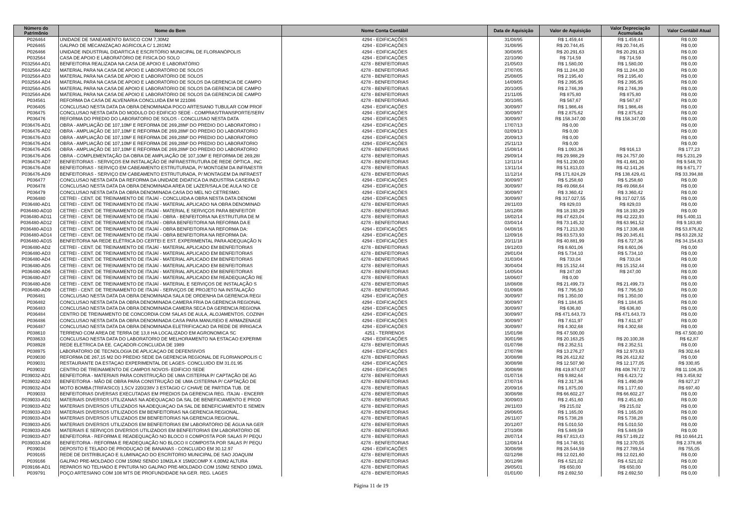| Número do Patrimônio | Nome do Bem | Nome Conta Contábil | Data de Aquisição | Valor de Aquisição | Valor Depreciação Acumulada | Valor Contábil Atual |
| --- | --- | --- | --- | --- | --- | --- |
| P026464 | UNIDADE DE SANEAMENTO BASICO COM 7,30M2 | 4294 - EDIFICAÇÕES | 31/08/95 | R$ 1.459,44 | R$ 1.459,44 | R$ 0,00 |
| P026465 | GALPAO DE MECANIZAÇAO AGRICOLA C/ 1.281M2 | 4294 - EDIFICAÇÕES | 31/08/95 | R$ 20.744,45 | R$ 20.744,45 | R$ 0,00 |
| P026466 | UNIDADE INDUSTRIAL DIDARTICA E ESCRITÓRIO MUNICIPAL DE FLORIANÓPOLIS | 4294 - EDIFICAÇÕES | 30/08/95 | R$ 20.291,63 | R$ 20.291,63 | R$ 0,00 |
| P032564 | CASA DE APOIO E LABORATÓRIO DE FISICA DO SOLO | 4294 - EDIFICAÇÕES | 22/10/90 | R$ 714,59 | R$ 714,59 | R$ 0,00 |
| P032564-AD1 | BENFEITORIA REALIZADA NA CASA DE APOIO E LABORATÓRIO | 4278 - BENFEITORIAS | 21/05/03 | R$ 1.580,00 | R$ 1.580,00 | R$ 0,00 |
| P032564-AD2 | MATERIAL PARA NA CASA DE APOIO E LABORATÓRIO DE SOLOS | 4278 - BENFEITORIAS | 27/07/05 | R$ 11.244,30 | R$ 11.244,30 | R$ 0,00 |
| P032564-AD3 | MATERIAL PARA NA CASA DE APOIO E LABORATÓRIO DE SOLOS | 4278 - BENFEITORIAS | 25/08/05 | R$ 2.195,40 | R$ 2.195,40 | R$ 0,00 |
| P032564-AD4 | MATERIAL PARA NA CASA DE APOIO E LABORATÓRIO DE SOLOS DA GERENCIA DE CAMPO | 4278 - BENFEITORIAS | 14/09/05 | R$ 2.395,95 | R$ 2.395,95 | R$ 0,00 |
| P032564-AD5 | MATERIAL PARA NA CASA DE APOIO E LABORATÓRIO DE SOLOS DA GERENCIA DE CAMPO | 4278 - BENFEITORIAS | 20/10/05 | R$ 2.746,39 | R$ 2.746,39 | R$ 0,00 |
| P032564-AD6 | MATERIAL PARA NA CASA DE APOIO E LABORATÓRIO DE SOLOS DA GERENCIA DE CAMPO | 4278 - BENFEITORIAS | 21/11/05 | R$ 875,80 | R$ 875,80 | R$ 0,00 |
| P034561 | REFORMA DA CASA DE ALVENARIA CONCLUIDA EM M 221086 | 4278 - BENFEITORIAS | 30/10/85 | R$ 567,67 | R$ 567,67 | R$ 0,00 |
| P036405 | CONCLUSAO NESTA DATA DA OBRA DENOMINADA POCO ARTESIANO TUBULAR COM PROF | 4294 - EDIFICAÇÕES | 30/09/97 | R$ 1.986,48 | R$ 1.986,48 | R$ 0,00 |
| P036475 | CONCLUSAO NESTA DATA DO MODULO DO EDIFICIO SEDE - COMPRAS/TRANSPORTE/SERV | 4294 - EDIFICAÇÕES | 30/09/97 | R$ 2.875,62 | R$ 2.875,62 | R$ 0,00 |
| P036476 | REFORMA DO PREDIO DO LABORATORIO DE SOLOS - CONCLUSAO NESTA DATA | 4294 - EDIFICAÇÕES | 30/09/97 | R$ 158.347,00 | R$ 158.347,00 | R$ 0,00 |
| P036476-AD1 | OBRA - AMPLIAÇÃO DE 107,10M² E REFORMA DE 269,28M² DO PREDIO DO LABORATORIO I | 4294 - EDIFICAÇÕES | 17/07/13 | R$ 0,00 | | R$ 0,00 |
| P036476-AD2 | OBRA - AMPLIAÇÃO DE 107,10M² E REFORMA DE 269,28M² DO PREDIO DO LABORATORIO | 4294 - EDIFICAÇÕES | 02/09/13 | R$ 0,00 | | R$ 0,00 |
| P036476-AD3 | OBRA - AMPLIAÇÃO DE 107,10M² E REFORMA DE 269,28M² DO PREDIO DO LABORATORIO | 4294 - EDIFICAÇÕES | 20/09/13 | R$ 0,00 | | R$ 0,00 |
| P036476-AD4 | OBRA - AMPLIAÇÃO DE 107,10M² E REFORMA DE 269,28M² DO PREDIO DO LABORATORIO | 4294 - EDIFICAÇÕES | 25/11/13 | R$ 0,00 | | R$ 0,00 |
| P036476-AD5 | OBRA - AMPLIAÇÃO DE 107,10M² E REFORMA DE 269,28M² DO PREDIO DO LABORATORIO | 4278 - BENFEITORIAS | 15/08/14 | R$ 1.093,36 | R$ 916,13 | R$ 177,23 |
| P036476-AD6 | OBRA - COMPLEMENTAÇÃO DA OBRA DE AMPLIAÇÃO DE 107,10M² E REFORMA DE 269,28I | 4278 - BENFEITORIAS | 29/09/14 | R$ 29.988,29 | R$ 24.757,00 | R$ 5.231,29 |
| P036476-AD7 | BENFEITORIAS - SERVIÇOS EM INSTALAÇÃO DE INFRAESTRUTURA DE REDE ÓPTICA , INC | 4278 - BENFEITORIAS | 12/11/14 | R$ 51.230,00 | R$ 41.681,30 | R$ 9.548,70 |
| P036476-AD8 | BENFEITORIAS - SERVIÇO EM CABEAMENTO ESTRUTURADA, P/ MONTGEM DA INFRAESTR | 4278 - BENFEITORIAS | 13/11/14 | R$ 51.813,03 | R$ 42.141,26 | R$ 9.671,77 |
| P036476-AD9 | BENFEITORIAS - SERVIÇO EM CABEAMENTO ESTRUTURADA, P/ MONTAGEM DA INFRAEST | 4278 - BENFEITORIAS | 11/12/14 | R$ 171.824,29 | R$ 138.429,41 | R$ 33.394,88 |
| P036477 | CONCLUSAO NESTA DATA DA REFORMA DA UNIDADE DIDATICA DA INDUSTRIA CASEIRA D | 4294 - EDIFICAÇÕES | 30/09/97 | R$ 5.258,60 | R$ 5.258,60 | R$ 0,00 |
| P036478 | CONCLUSAO NESTA DATA DA OBRA DENOMINADA AREA DE LAZER/SALA DE AULA NO CE | 4294 - EDIFICAÇÕES | 30/09/97 | R$ 49.068,64 | R$ 49.068,64 | R$ 0,00 |
| P036479 | CONCLUSAO NESTA DATA DA OBRA DENOMINADA CASA DO MEL NO CETRESMO. | 4294 - EDIFICAÇÕES | 30/09/97 | R$ 3.360,42 | R$ 3.360,42 | R$ 0,00 |
| P036480 | CETREI - CENT. DE TREINAMENTO DE ITAJAÍ - CONCLUIDA A OBRA NESTA DATA DENOMI | 4294 - EDIFICAÇÕES | 30/09/97 | R$ 317.027,55 | R$ 317.027,55 | R$ 0,00 |
| P036480-AD1 | CETREI - CENT. DE TREINAMENTO DE ITAJAÍ - MATERIAL APLICADO NA OBRA DENOMINAD | 4278 - BENFEITORIAS | 28/11/03 | R$ 829,03 | R$ 829,03 | R$ 0,00 |
| P036480-AD10 | CETREI - CENT. DE TREINAMENTO DE ITAJAÍ - MATERIAL E SERVIÇOS PARA BENFEITÓR | 4278 - BENFEITORIAS | 18/12/08 | R$ 18.193,29 | R$ 18.193,29 | R$ 0,00 |
| P036480-AD11 | CETREI - CENT. DE TREINAMENTO DE ITAJAÍ - OBRA - BENFEITORIA NA ESTRUTURA DE M | 4278 - BENFEITORIAS | 18/02/14 | R$ 47.623,04 | R$ 42.222,93 | R$ 5.400,11 |
| P036480-AD12 | CETREI - CENT. DE TREINAMENTO DE ITAJAÍ - OBRA BENFEITORIA NA REFORMA DA E | 4278 - BENFEITORIAS | 03/04/14 | R$ 73.145,32 | R$ 63.961,52 | R$ 9.183,80 |
| P036480-AD13 | CETREI - CENT. DE TREINAMENTO DE ITAJAÍ - OBRA BENFEITORIA NA REFORMA DA: | 4294 - EDIFICAÇÕES | 04/08/16 | R$ 71.213,30 | R$ 17.336,48 | R$ 53.876,82 |
| P036480-AD14 | CETREI - CENT. DE TREINAMENTO DE ITAJAÍ - OBRA BENFEITORIA NA REFORMA DA: | 4294 - EDIFICAÇÕES | 12/09/16 | R$ 83.573,93 | R$ 20.345,61 | R$ 63.228,32 |
| P036480-AD15 | BENFEITORIA NA REDE ELÉTRICA DO CERTEI E EST. EXPERIMENTAL PARA ADEQUAÇÃO N | 4294 - EDIFICAÇÕES | 20/11/18 | R$ 40.881,99 | R$ 6.727,36 | R$ 34.154,63 |
| P036480-AD2 | CETREI - CENT. DE TREINAMENTO DE ITAJAÍ - MATERIAL APLICADO EM BENFEITORIAS | 4278 - BENFEITORIAS | 19/12/03 | R$ 8.601,06 | R$ 8.601,06 | R$ 0,00 |
| P036480-AD3 | CETREI - CENT. DE TREINAMENTO DE ITAJAÍ - MATERIAL APLICADO EM BENFEITORIAS | 4278 - BENFEITORIAS | 29/01/04 | R$ 5.734,10 | R$ 5.734,10 | R$ 0,00 |
| P036480-AD4 | CETREI - CENT. DE TREINAMENTO DE ITAJAÍ - MATERIAL APLICADO EM BENFEITORIAS | 4278 - BENFEITORIAS | 31/03/04 | R$ 733,04 | R$ 733,04 | R$ 0,00 |
| P036480-AD5 | CETREI - CENT. DE TREINAMENTO DE ITAJAÍ - MATERIAL APLICADO EM BENFEITORIAS | 4278 - BENFEITORIAS | 30/04/04 | R$ 15.152,44 | R$ 15.152,44 | R$ 0,00 |
| P036480-AD6 | CETREI - CENT. DE TREINAMENTO DE ITAJAÍ - MATERIAL APLICADO EM BENFEITORIAS | 4278 - BENFEITORIAS | 14/05/04 | R$ 247,00 | R$ 247,00 | R$ 0,00 |
| P036480-AD7 | CETREI - CENT. DE TREINAMENTO DE ITAJAÍ - MATERIAL APLICADO EM READEQUAÇÃO RE | 4278 - BENFEITORIAS | 18/06/07 | R$ 0,00 | | R$ 0,00 |
| P036480-AD8 | CETREI - CENT. DE TREINAMENTO DE ITAJAÍ - MATERIAL E SERVIÇOS DE INSTALAÇÃO S | 4278 - BENFEITORIAS | 18/08/08 | R$ 21.499,73 | R$ 21.499,73 | R$ 0,00 |
| P036480-AD9 | CETREI - CENT. DE TREINAMENTO DE ITAJAÍ - SERVIÇOS DE PROJETO NA INSTALAÇÃO | 4278 - BENFEITORIAS | 01/09/08 | R$ 7.795,50 | R$ 7.795,50 | R$ 0,00 |
| P036481 | CONCLUSAO NESTA DATA DA OBRA DENOMINADA SALA DE ORDENHA DA GERENCIA REGI | 4294 - EDIFICAÇÕES | 30/09/97 | R$ 1.350,00 | R$ 1.350,00 | R$ 0,00 |
| P036482 | CONCLUSAO NESTA DATA DA OBRA DENOMINADA CAMERA FRIA DA GERENCIA REGIONAL | 4294 - EDIFICAÇÕES | 30/09/97 | R$ 1.184,85 | R$ 1.184,85 | R$ 0,00 |
| P036483 | CONCLUSAO NESTA DATA DA OBRA DENOMINADA CAMERA SECA DA GERENCIA REGIONA | 4294 - EDIFICAÇÕES | 30/09/97 | R$ 636,80 | R$ 636,80 | R$ 0,00 |
| P036484 | CENTRO DE TREINAMENTO DE CONCORDIA COM SALAS DE AULA, ALOJAMENTOS, COZINH | 4294 - EDIFICAÇÕES | 30/09/97 | R$ 471.643,73 | R$ 471.643,73 | R$ 0,00 |
| P036486 | CONCLUSAO NESTA DATA DA OBRA DENOMINADA CASA PARA MANUSEIO E ARMAZENAGE | 4294 - EDIFICAÇÕES | 30/09/97 | R$ 7.611,97 | R$ 7.611,97 | R$ 0,00 |
| P036487 | CONCLUSAO NESTA DATA DA OBRA DENOMINADA ELETRIFICACAO DA REDE DE IRRIGACA | 4294 - EDIFICAÇÕES | 30/09/97 | R$ 4.302,68 | R$ 4.302,68 | R$ 0,00 |
| P038610 | TERRENO COM AREA DE TERRA DE 13,8 HA LOCALIZADO EM AGRONOMICA SC | 4251 - TERRENOS | 15/01/98 | R$ 47.500,00 | | R$ 47.500,00 |
| P038633 | CONCLUSAO NESTA DATA DO LABORATORIO DE MELHORAMENTO NA ESTACAO EXPERIMI | 4294 - EDIFICAÇÕES | 30/01/98 | R$ 20.163,25 | R$ 20.100,38 | R$ 62,87 |
| P038928 | REDE ELETRICA DA EE. CAÇADOR-CONCLUIDA DE 1989 | 4278 - BENFEITORIAS | 01/07/98 | R$ 2.352,51 | R$ 2.352,51 | R$ 0,00 |
| P038975 | LABORATORIO DE TECNOLOGIA DE APLICAÇAO DE DEFENSIVOS | 4294 - EDIFICAÇÕES | 27/07/98 | R$ 13.276,27 | R$ 12.973,63 | R$ 302,64 |
| P039030 | REFORMA DE 267,15 M2 DO PREDIO SEDE DA GERENCIA REGIONAL DE FLORIANOPOLIS C | 4278 - BENFEITORIAS | 30/08/98 | R$ 26.412,82 | R$ 26.412,82 | R$ 0,00 |
| P039031 | RESTAURANTE DA ESTAÇAO EXPERIMENTAL DE LAGES- CONCLUIDO EM 31.01.95 | 4294 - EDIFICAÇÕES | 30/08/98 | R$ 12.507,90 | R$ 12.177,05 | R$ 330,85 |
| P039032 | CENTRO DE TREINAMENTO DE CAMPOS NOVOS- EDIFICIO SEDE | 4294 - EDIFICAÇÕES | 30/08/98 | R$ 419.874,07 | R$ 408.767,72 | R$ 11.106,35 |
| P039032-AD1 | BENFEITORIA - MATERIAIS PARA CONSTRUÇÃO DE UMA CISTERNA P/ CAPTAÇÃO DE ÁG | 4278 - BENFEITORIAS | 01/07/16 | R$ 9.882,64 | R$ 6.423,72 | R$ 3.458,92 |
| P039032-AD3 | BENFEITORIA - MÃO DE OBRA PARA CONSTRUÇÃO DE UMA CISTERNA P/ CAPTAÇÃO DE | 4278 - BENFEITORIAS | 27/07/16 | R$ 2.317,36 | R$ 1.490,09 | R$ 827,27 |
| P039032-AD4 | MOTO BOMBA (TRIFASICO) 1,5CV 220/238V 3 ESTAGIO C/ CHAVE DE PARTIDA TUB. DE | 4278 - BENFEITORIAS | 20/09/16 | R$ 1.875,00 | R$ 1.177,60 | R$ 697,40 |
| P039033 | BENFEITORIAS DIVERSAS EXECUTADAS EM PREDIOS DA GERENCIA REG. ITAJAI - ENCERR | 4278 - BENFEITORIAS | 30/08/98 | R$ 66.602,27 | R$ 66.602,27 | R$ 0,00 |
| P039033-AD1 | MATERIAIS DIVERSOS UTILIZANAS NA ADEQUAÇAO DA SAL DE BENEFICIAMENTO E PROD | 4278 - BENFEITORIAS | 30/09/03 | R$ 2.451,60 | R$ 2.451,60 | R$ 0,00 |
| P039033-AD2 | MATERIAIS DIVERSOS UTILIZADOS NA ADEQUAÇAO DA SAL DE BENEFICIAMENTO E SEMEN | 4278 - BENFEITORIAS | 28/11/03 | R$ 215,02 | R$ 215,02 | R$ 0,00 |
| P039033-AD3 | MATERIAIS DIVERSOS UTILIZADOS EM BENFEITORIAS NA GERENCIA REGIONAL. | 4278 - BENFEITORIAS | 29/06/05 | R$ 1.165,00 | R$ 1.165,00 | R$ 0,00 |
| P039033-AD4 | MATERIAIS DIVERSOS UTILIZADOS EM BENFEITORIAS NA GERENCIA REGIONAL. | 4278 - BENFEITORIAS | 26/11/07 | R$ 5.738,28 | R$ 5.738,28 | R$ 0,00 |
| P039033-AD5 | MATERIAIS DIVERSOS UTILIZADOS EM BENFEITORIAS EM LABORATÓRIO DE ÁGUA NA GER | 4278 - BENFEITORIAS | 20/12/07 | R$ 5.010,50 | R$ 5.010,50 | R$ 0,00 |
| P039033-AD6 | MATERIAIS E SERVIÇOS DIVERSOS UTILIZADOS EM BENFEITORIAS EM LABORATÓRIO DE | 4278 - BENFEITORIAS | 27/10/08 | R$ 5.849,59 | R$ 5.849,59 | R$ 0,00 |
| P039033-AD7 | BENFEITORIA - REFORMA E READEQUAÇÃO NO BLOCO II COMPOSTA POR SALAS P/ PEQU | 4278 - BENFEITORIAS | 28/07/14 | R$ 67.813,43 | R$ 57.149,22 | R$ 10.664,21 |
| P039033-AD8 | BENFEITORIA - REFORMA E READEQUAÇÃO NO BLOCO II COMPOSTA POR SALAS P/ PEQU | 4278 - BENFEITORIAS | 12/08/14 | R$ 14.748,91 | R$ 12.370,05 | R$ 2.378,86 |
| P039034 | DEPOSITO E TELADO DE PRODUÇAO DE BANANAS - CONCLUIDO EM 30.12.97 | 4294 - EDIFICAÇÕES | 30/08/98 | R$ 28.544,59 | R$ 27.789,54 | R$ 755,05 |
| P039165 | REDE DE DISTRIBUIÇAO E ILUMINAÇAO DO ESCRITORIO MUNICIPAL DE SAO JOAQUIM | 4278 - BENFEITORIAS | 02/12/98 | R$ 12.021,60 | R$ 12.021,60 | R$ 0,00 |
| P039166 | GALPAO PRE-MOLDADO COM 150M2 SENDO 10M2LA X 15M2COMP X 4,00M2 ALTURA | 4278 - BENFEITORIAS | 30/12/98 | R$ 4.521,02 | R$ 4.521,02 | R$ 0,00 |
| P039166-AD1 | REPAROS NO TELHADO E PINTURA NO GALPAO PRE-MOLDADO COM 150M2 SENDO 10M2L | 4278 - BENFEITORIAS | 29/05/01 | R$ 650,00 | R$ 650,00 | R$ 0,00 |
| P039791 | POÇO ARTESIANO COM 108 MTS DE PROFUNDIDADE NA GER. REG. LAGES | 4278 - BENFEITORIAS | 01/01/00 | R$ 2.692,50 | R$ 2.692,50 | R$ 0,00 |
Página 11 de 19